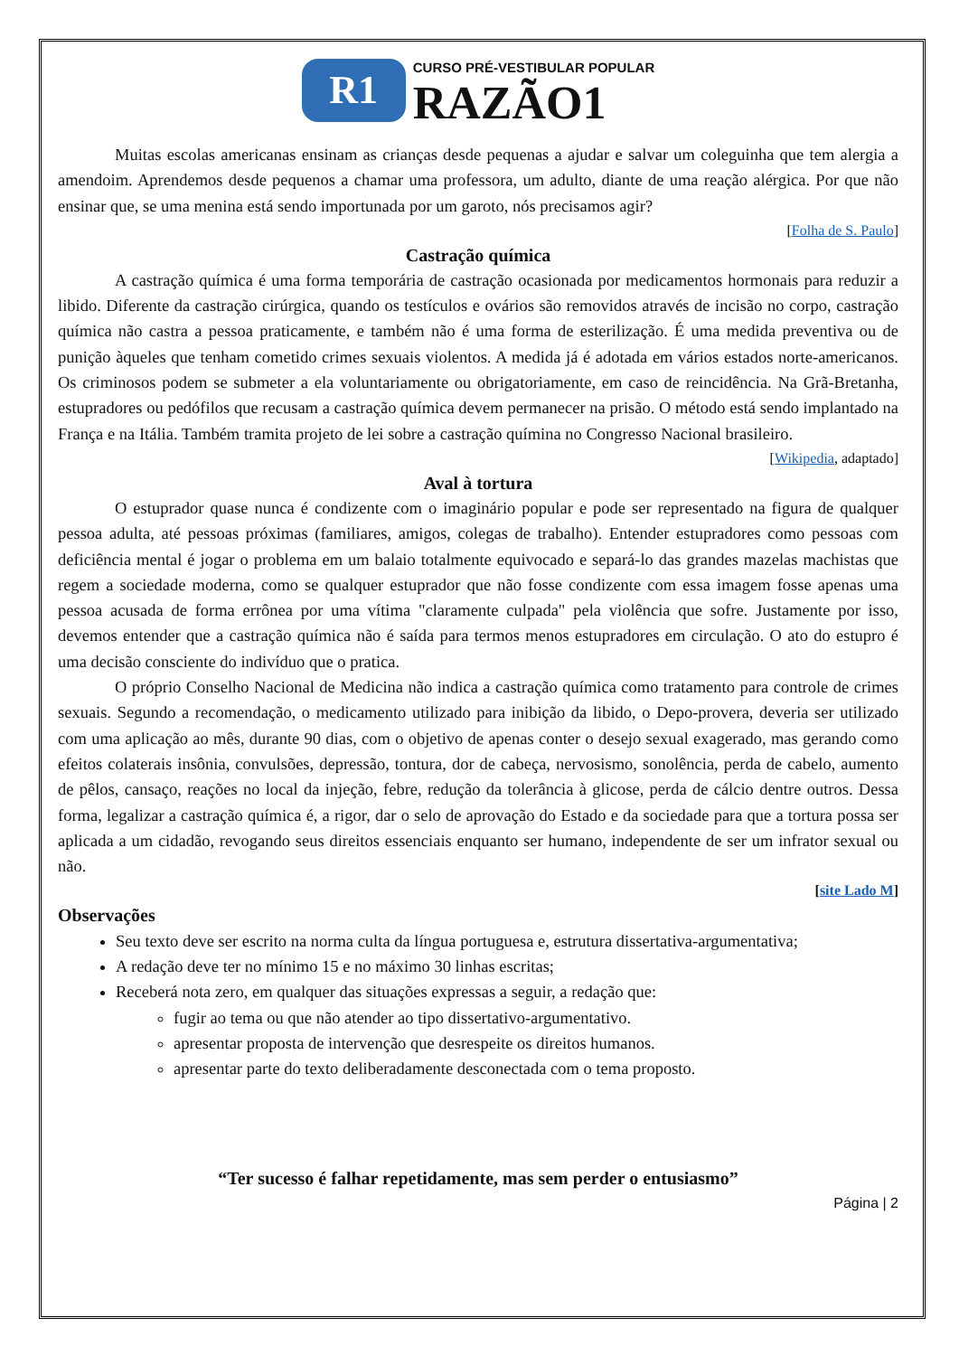R1
CURSO PRÉ-VESTIBULAR POPULAR
RAZÃO1
Muitas escolas americanas ensinam as crianças desde pequenas a ajudar e salvar um coleguinha que tem alergia a amendoim. Aprendemos desde pequenos a chamar uma professora, um adulto, diante de uma reação alérgica. Por que não ensinar que, se uma menina está sendo importunada por um garoto, nós precisamos agir?
[Folha de S. Paulo]
Castração química
A castração química é uma forma temporária de castração ocasionada por medicamentos hormonais para reduzir a libido. Diferente da castração cirúrgica, quando os testículos e ovários são removidos através de incisão no corpo, castração química não castra a pessoa praticamente, e também não é uma forma de esterilização. É uma medida preventiva ou de punição àqueles que tenham cometido crimes sexuais violentos. A medida já é adotada em vários estados norte-americanos. Os criminosos podem se submeter a ela voluntariamente ou obrigatoriamente, em caso de reincidência. Na Grã-Bretanha, estupradores ou pedófilos que recusam a castração química devem permanecer na prisão. O método está sendo implantado na França e na Itália. Também tramita projeto de lei sobre a castração químina no Congresso Nacional brasileiro.
[Wikipedia, adaptado]
Aval à tortura
O estuprador quase nunca é condizente com o imaginário popular e pode ser representado na figura de qualquer pessoa adulta, até pessoas próximas (familiares, amigos, colegas de trabalho). Entender estupradores como pessoas com deficiência mental é jogar o problema em um balaio totalmente equivocado e separá-lo das grandes mazelas machistas que regem a sociedade moderna, como se qualquer estuprador que não fosse condizente com essa imagem fosse apenas uma pessoa acusada de forma errônea por uma vítima "claramente culpada" pela violência que sofre. Justamente por isso, devemos entender que a castração química não é saída para termos menos estupradores em circulação. O ato do estupro é uma decisão consciente do indivíduo que o pratica.
O próprio Conselho Nacional de Medicina não indica a castração química como tratamento para controle de crimes sexuais. Segundo a recomendação, o medicamento utilizado para inibição da libido, o Depo-provera, deveria ser utilizado com uma aplicação ao mês, durante 90 dias, com o objetivo de apenas conter o desejo sexual exagerado, mas gerando como efeitos colaterais insônia, convulsões, depressão, tontura, dor de cabeça, nervosismo, sonolência, perda de cabelo, aumento de pêlos, cansaço, reações no local da injeção, febre, redução da tolerância à glicose, perda de cálcio dentre outros. Dessa forma, legalizar a castração química é, a rigor, dar o selo de aprovação do Estado e da sociedade para que a tortura possa ser aplicada a um cidadão, revogando seus direitos essenciais enquanto ser humano, independente de ser um infrator sexual ou não.
[site Lado M]
Observações
Seu texto deve ser escrito na norma culta da língua portuguesa e, estrutura dissertativa-argumentativa;
A redação deve ter no mínimo 15 e no máximo 30 linhas escritas;
Receberá nota zero, em qualquer das situações expressas a seguir, a redação que:
fugir ao tema ou que não atender ao tipo dissertativo-argumentativo.
apresentar proposta de intervenção que desrespeite os direitos humanos.
apresentar parte do texto deliberadamente desconectada com o tema proposto.
“Ter sucesso é falhar repetidamente, mas sem perder o entusiasmo”
Página | 2